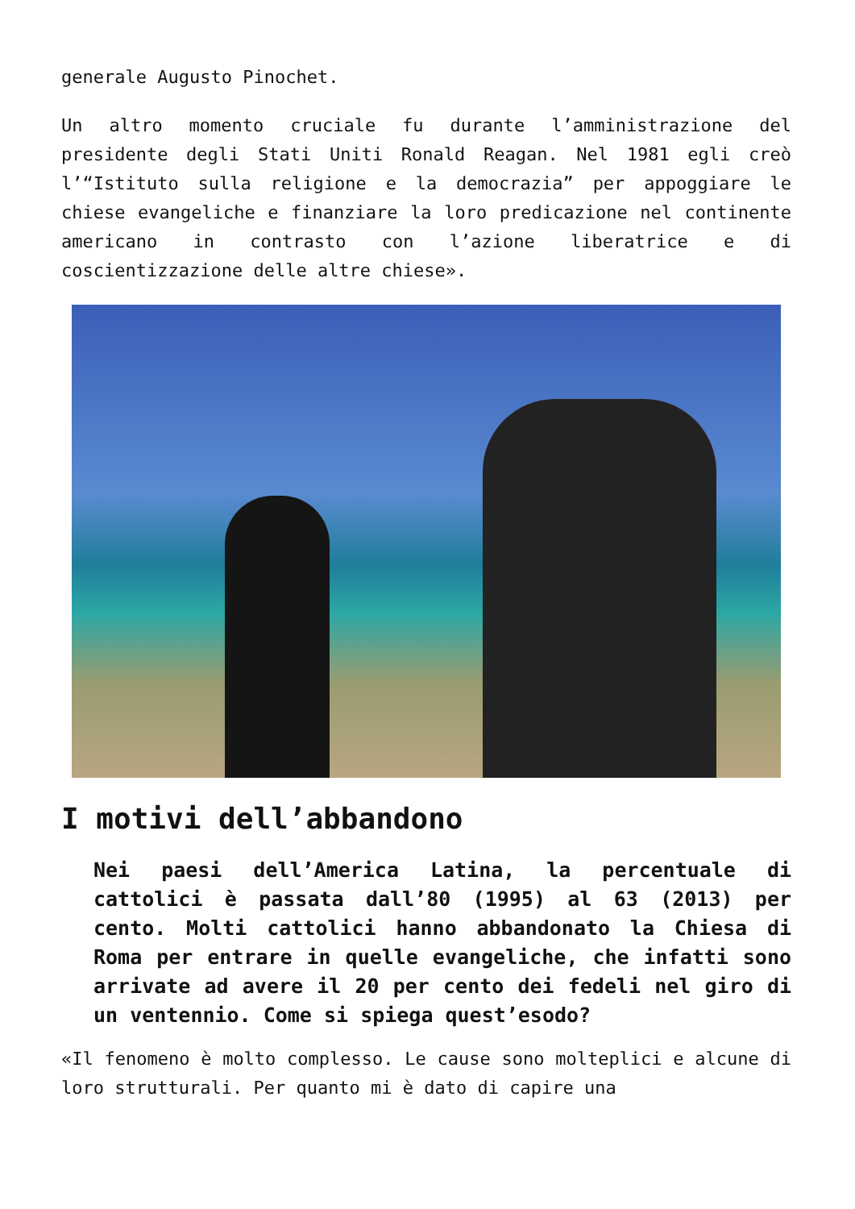generale Augusto Pinochet.
Un altro momento cruciale fu durante l’amministrazione del presidente degli Stati Uniti Ronald Reagan. Nel 1981 egli creò l’“Istituto sulla religione e la democrazia” per appoggiare le chiese evangeliche e finanziare la loro predicazione nel continente americano in contrasto con l’azione liberatrice e di coscientizzazione delle altre chiese».
I motivi dell’abbandono
Nei paesi dell’America Latina, la percentuale di cattolici è passata dall’80 (1995) al 63 (2013) per cento. Molti cattolici hanno abbandonato la Chiesa di Roma per entrare in quelle evangeliche, che infatti sono arrivate ad avere il 20 per cento dei fedeli nel giro di un ventennio. Come si spiega quest’esodo?
«Il fenomeno è molto complesso. Le cause sono molteplici e alcune di loro strutturali. Per quanto mi è dato di capire una